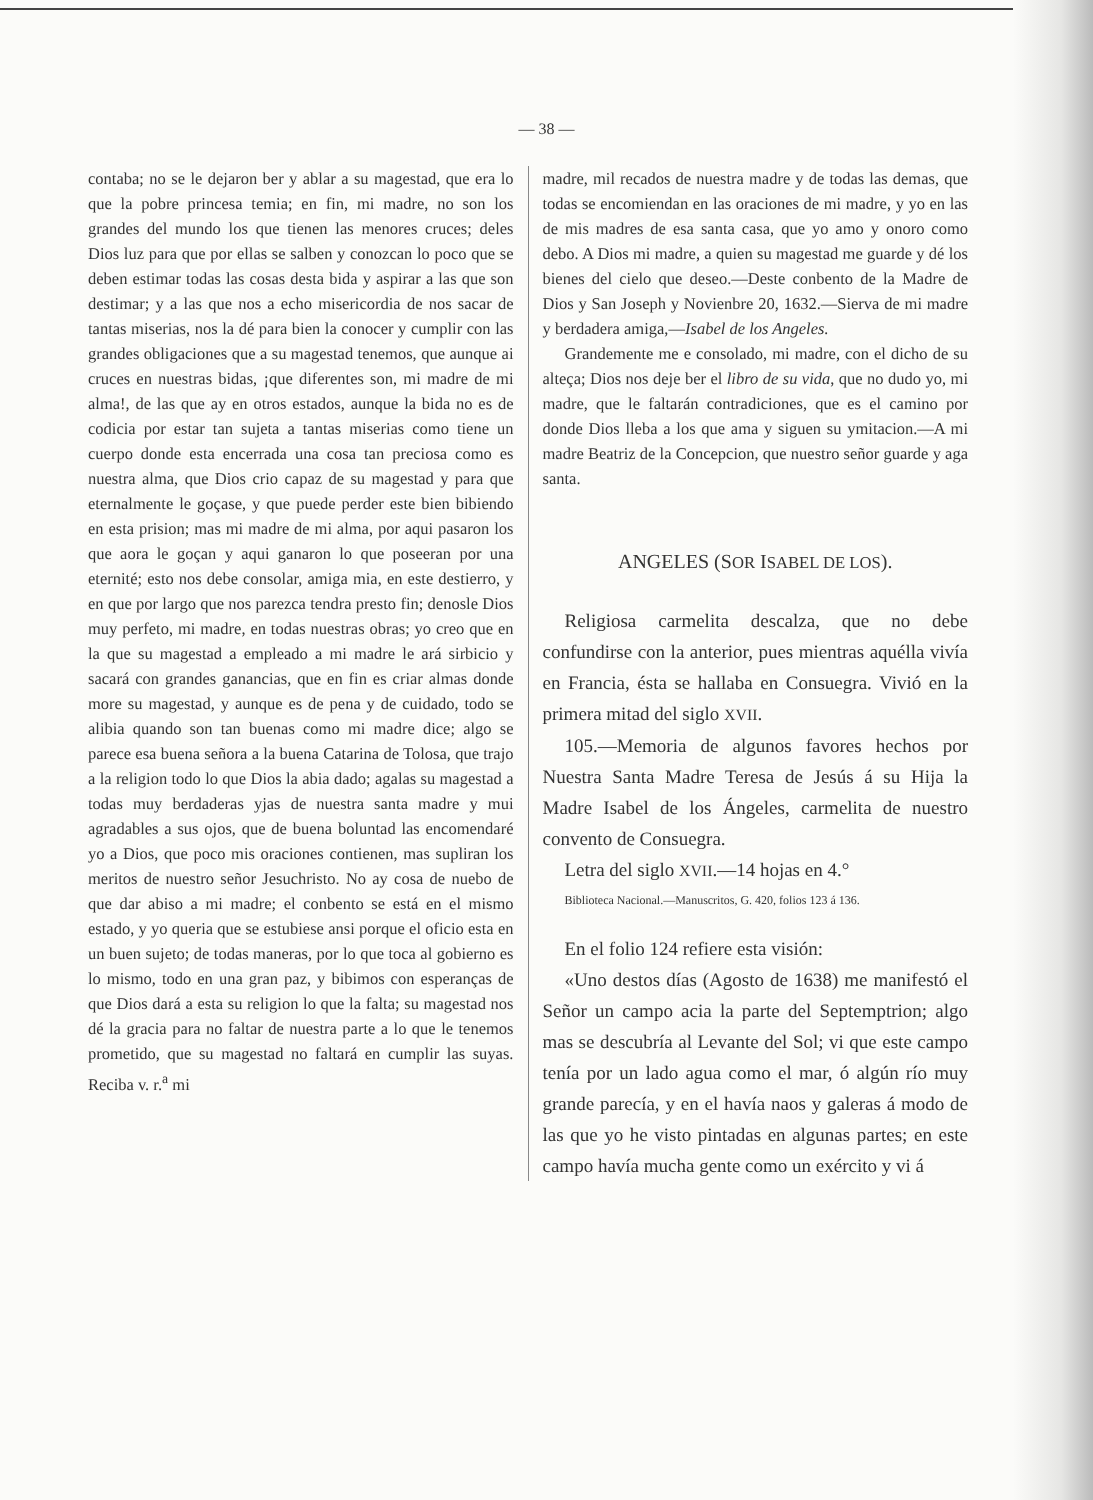— 38 —
contaba; no se le dejaron ber y ablar a su magestad, que era lo que la pobre princesa temia; en fin, mi madre, no son los grandes del mundo los que tienen las menores cruces; deles Dios luz para que por ellas se salben y conozcan lo poco que se deben estimar todas las cosas desta bida y aspirar a las que son destimar; y a las que nos a echo misericordia de nos sacar de tantas miserias, nos la dé para bien la conocer y cumplir con las grandes obligaciones que a su magestad tenemos, que aunque ai cruces en nuestras bidas, ¡que diferentes son, mi madre de mi alma!, de las que ay en otros estados, aunque la bida no es de codicia por estar tan sujeta a tantas miserias como tiene un cuerpo donde esta encerrada una cosa tan preciosa como es nuestra alma, que Dios crio capaz de su magestad y para que eternalmente le goçase, y que puede perder este bien bibiendo en esta prision; mas mi madre de mi alma, por aqui pasaron los que aora le goçan y aqui ganaron lo que poseeran por una eternité; esto nos debe consolar, amiga mia, en este destierro, y en que por largo que nos parezca tendra presto fin; denosle Dios muy perfeto, mi madre, en todas nuestras obras; yo creo que en la que su magestad a empleado a mi madre le ará sirbicio y sacará con grandes ganancias, que en fin es criar almas donde more su magestad, y aunque es de pena y de cuidado, todo se alibia quando son tan buenas como mi madre dice; algo se parece esa buena señora a la buena Catarina de Tolosa, que trajo a la religion todo lo que Dios la abia dado; agalas su magestad a todas muy berdaderas yjas de nuestra santa madre y mui agradables a sus ojos, que de buena boluntad las encomendaré yo a Dios, que poco mis oraciones contienen, mas supliran los meritos de nuestro señor Jesuchristo. No ay cosa de nuebo de que dar abiso a mi madre; el conbento se está en el mismo estado, y yo queria que se estubiese ansi porque el oficio esta en un buen sujeto; de todas maneras, por lo que toca al gobierno es lo mismo, todo en una gran paz, y bibimos con esperanças de que Dios dará a esta su religion lo que la falta; su magestad nos dé la gracia para no faltar de nuestra parte a lo que le tenemos prometido, que su magestad no faltará en cumplir las suyas. Reciba v. r.<sup>a</sup> mi
madre, mil recados de nuestra madre y de todas las demas, que todas se encomiendan en las oraciones de mi madre, y yo en las de mis madres de esa santa casa, que yo amo y onoro como debo. A Dios mi madre, a quien su magestad me guarde y dé los bienes del cielo que deseo.—Deste conbento de la Madre de Dios y San Joseph y Novienbre 20, 1632.—Sierva de mi madre y berdadera amiga,—Isabel de los Angeles.
Grandemente me e consolado, mi madre, con el dicho de su alteça; Dios nos deje ber el libro de su vida, que no dudo yo, mi madre, que le faltarán contradiciones, que es el camino por donde Dios lleba a los que ama y siguen su ymitacion.—A mi madre Beatriz de la Concepcion, que nuestro señor guarde y aga santa.
ANGELES (SOR ISABEL DE LOS).
Religiosa carmelita descalza, que no debe confundirse con la anterior, pues mientras aquélla vivía en Francia, ésta se hallaba en Consuegra. Vivió en la primera mitad del siglo XVII.
105.—Memoria de algunos favores hechos por Nuestra Santa Madre Teresa de Jesús á su Hija la Madre Isabel de los Ángeles, carmelita de nuestro convento de Consuegra.
Letra del siglo XVII.—14 hojas en 4.°
Biblioteca Nacional.—Manuscritos, G. 420, folios 123 á 136.
En el folio 124 refiere esta visión:
«Uno destos días (Agosto de 1638) me manifestó el Señor un campo acia la parte del Septemptrion; algo mas se descubría al Levante del Sol; vi que este campo tenía por un lado agua como el mar, ó algún río muy grande parecía, y en el havía naos y galeras á modo de las que yo he visto pintadas en algunas partes; en este campo havía mucha gente como un exército y vi á